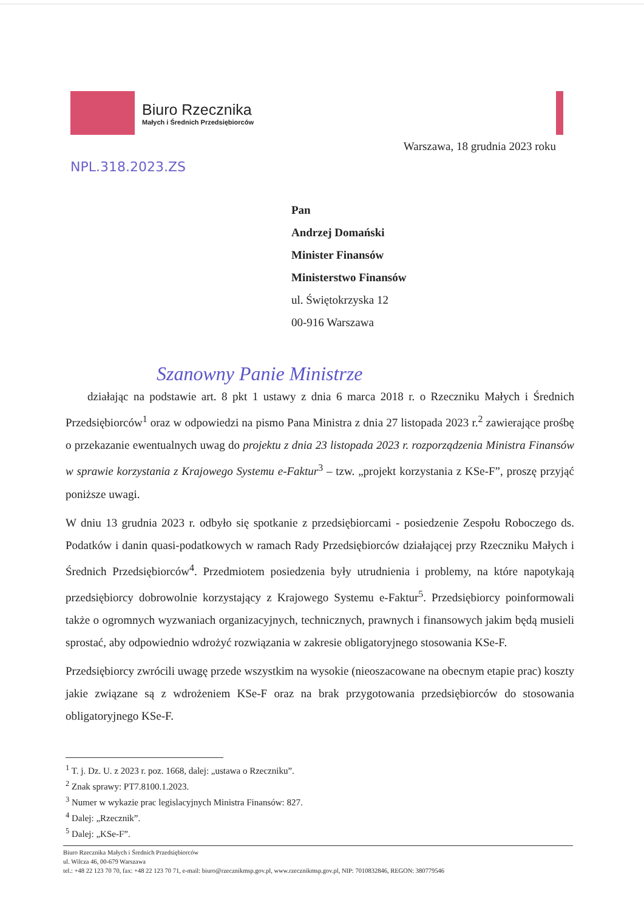Biuro Rzecznika
Małych i Średnich Przedsiębiorców
Warszawa, 18 grudnia 2023 roku
NPL.318.2023.ZS
Pan
Andrzej Domański
Minister Finansów
Ministerstwo Finansów
ul. Świętokrzyska 12
00-916 Warszawa
Szanowny Panie Ministrze
działając na podstawie art. 8 pkt 1 ustawy z dnia 6 marca 2018 r. o Rzeczniku Małych i Średnich Przedsiębiorców<sup>1</sup> oraz w odpowiedzi na pismo Pana Ministra z dnia 27 listopada 2023 r.<sup>2</sup> zawierające prośbę o przekazanie ewentualnych uwag do projektu z dnia 23 listopada 2023 r. rozporządzenia Ministra Finansów w sprawie korzystania z Krajowego Systemu e-Faktur<sup>3</sup> – tzw. „projekt korzystania z KSe-F”, proszę przyjąć poniższe uwagi.
W dniu 13 grudnia 2023 r. odbyło się spotkanie z przedsiębiorcami - posiedzenie Zespołu Roboczego ds. Podatków i danin quasi-podatkowych w ramach Rady Przedsiębiorców działającej przy Rzeczniku Małych i Średnich Przedsiębiorców<sup>4</sup>. Przedmiotem posiedzenia były utrudnienia i problemy, na które napotykają przedsiębiorcy dobrowolnie korzystający z Krajowego Systemu e-Faktur<sup>5</sup>. Przedsiębiorcy poinformowali także o ogromnych wyzwaniach organizacyjnych, technicznych, prawnych i finansowych jakim będą musieli sprostać, aby odpowiednio wdrożyć rozwiązania w zakresie obligatoryjnego stosowania KSe-F.
Przedsiębiorcy zwrócili uwagę przede wszystkim na wysokie (nieoszacowane na obecnym etapie prac) koszty jakie związane są z wdrożeniem KSe-F oraz na brak przygotowania przedsiębiorców do stosowania obligatoryjnego KSe-F.
<sup>1</sup> T. j. Dz. U. z 2023 r. poz. 1668, dalej: „ustawa o Rzeczniku”.
<sup>2</sup> Znak sprawy: PT7.8100.1.2023.
<sup>3</sup> Numer w wykazie prac legislacyjnych Ministra Finansów: 827.
<sup>4</sup> Dalej: „Rzecznik”.
<sup>5</sup> Dalej: „KSe-F”.
Biuro Rzecznika Małych i Średnich Przedsiębiorców
ul. Wilcza 46, 00-679 Warszawa
tel.: +48 22 123 70 70, fax: +48 22 123 70 71, e-mail: biuro@rzecznikmsp.gov.pl, www.rzecznikmsp.gov.pl, NIP: 7010832846, REGON: 380779546